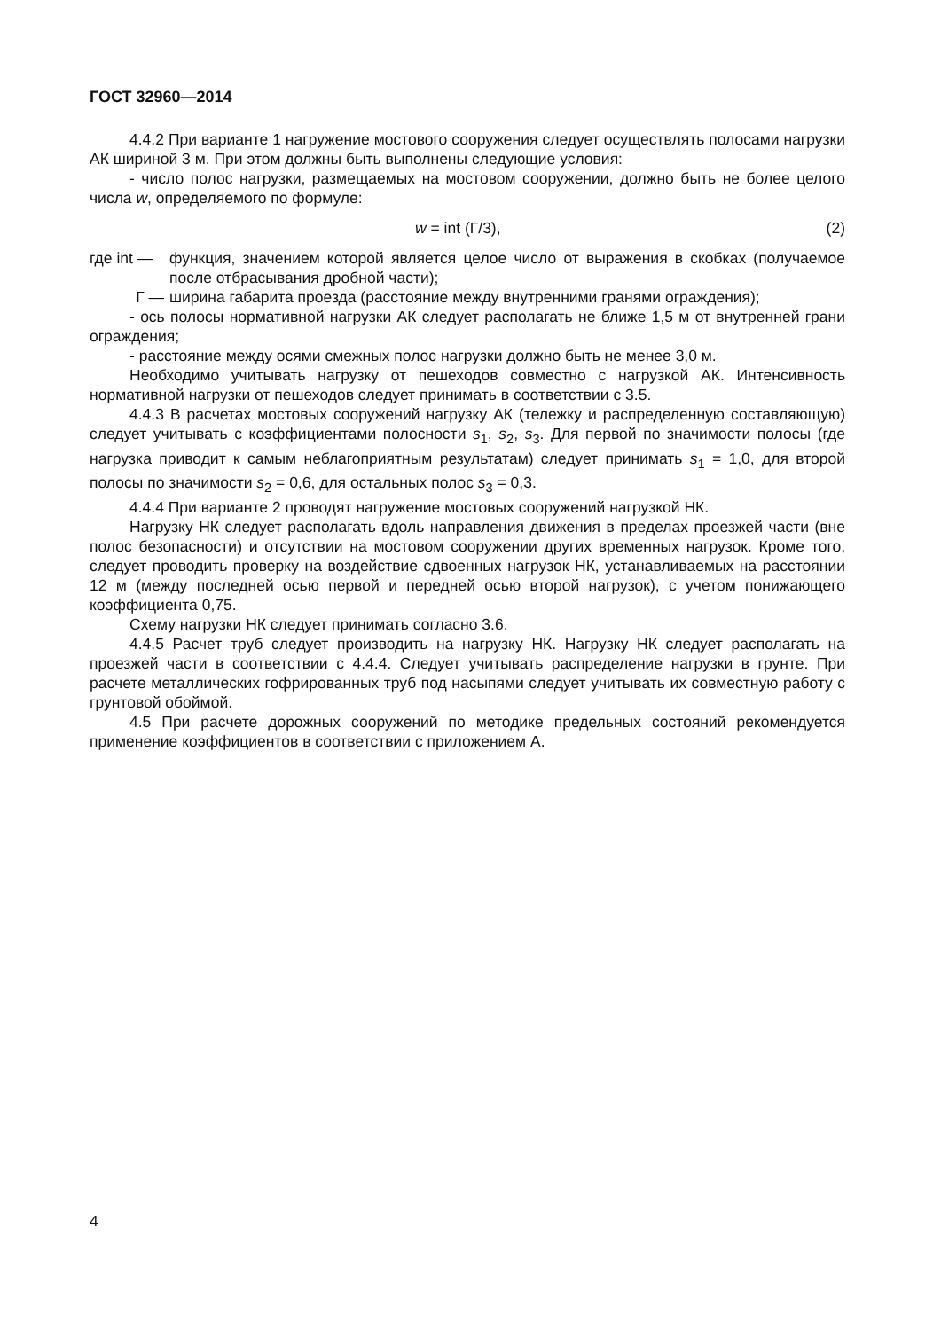ГОСТ 32960—2014
4.4.2 При варианте 1 нагружение мостового сооружения следует осуществлять полосами нагрузки АК шириной 3 м. При этом должны быть выполнены следующие условия:
- число полос нагрузки, размещаемых на мостовом сооружении, должно быть не более целого числа w, определяемого по формуле:
w = int (Г/3), (2)
где int — функция, значением которой является целое число от выражения в скобках (получаемое после отбрасывания дробной части);
Г — ширина габарита проезда (расстояние между внутренними гранями ограждения);
- ось полосы нормативной нагрузки АК следует располагать не ближе 1,5 м от внутренней грани ограждения;
- расстояние между осями смежных полос нагрузки должно быть не менее 3,0 м.
Необходимо учитывать нагрузку от пешеходов совместно с нагрузкой АК. Интенсивность нормативной нагрузки от пешеходов следует принимать в соответствии с 3.5.
4.4.3 В расчетах мостовых сооружений нагрузку АК (тележку и распределенную составляющую) следует учитывать с коэффициентами полосности s<sub>1</sub>, s<sub>2</sub>, s<sub>3</sub>. Для первой по значимости полосы (где нагрузка приводит к самым неблагоприятным результатам) следует принимать s<sub>1</sub> = 1,0, для второй полосы по значимости s<sub>2</sub> = 0,6, для остальных полос s<sub>3</sub> = 0,3.
4.4.4 При варианте 2 проводят нагружение мостовых сооружений нагрузкой НК.
Нагрузку НК следует располагать вдоль направления движения в пределах проезжей части (вне полос безопасности) и отсутствии на мостовом сооружении других временных нагрузок. Кроме того, следует проводить проверку на воздействие сдвоенных нагрузок НК, устанавливаемых на расстоянии 12 м (между последней осью первой и передней осью второй нагрузок), с учетом понижающего коэффициента 0,75.
Схему нагрузки НК следует принимать согласно 3.6.
4.4.5 Расчет труб следует производить на нагрузку НК. Нагрузку НК следует располагать на проезжей части в соответствии с 4.4.4. Следует учитывать распределение нагрузки в грунте. При расчете металлических гофрированных труб под насыпями следует учитывать их совместную работу с грунтовой обоймой.
4.5 При расчете дорожных сооружений по методике предельных состояний рекомендуется применение коэффициентов в соответствии с приложением А.
4